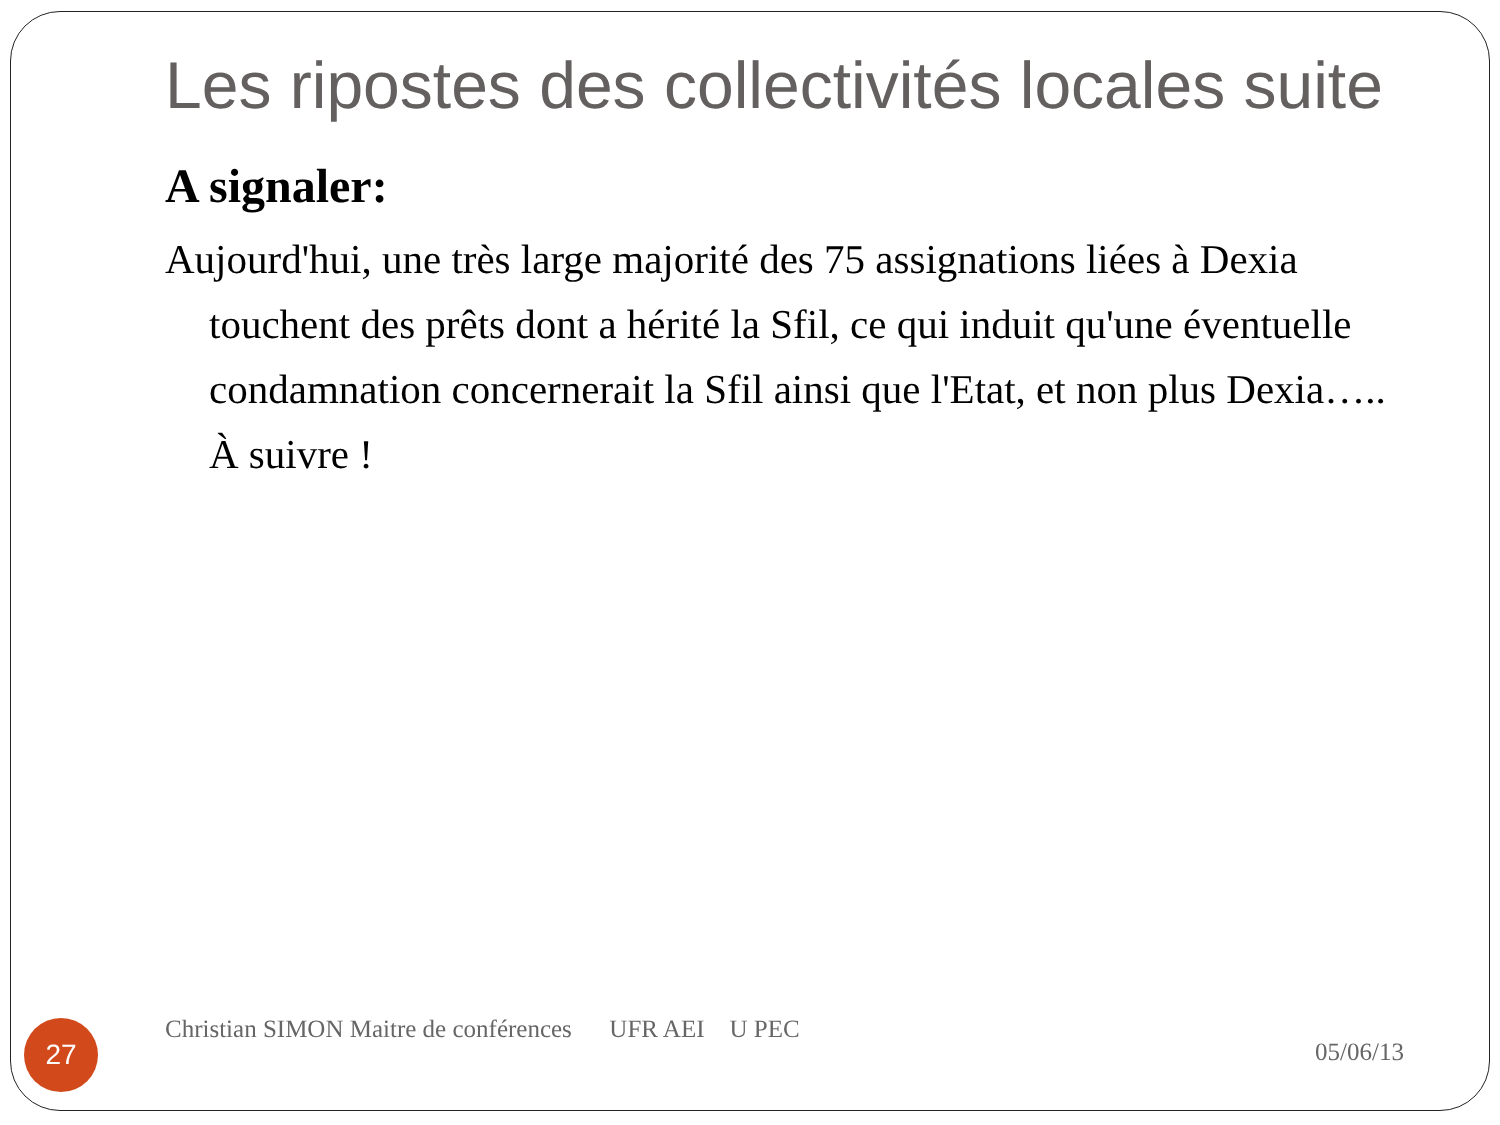Les ripostes des collectivités locales suite
A signaler:
Aujourd'hui, une très large majorité des 75 assignations liées à Dexia touchent des prêts dont a hérité la Sfil, ce qui induit qu'une éventuelle condamnation concernerait la Sfil ainsi que l'Etat, et non plus Dexia….. À suivre !
27
Christian SIMON Maitre de conférences UFR AEI U PEC
05/06/13